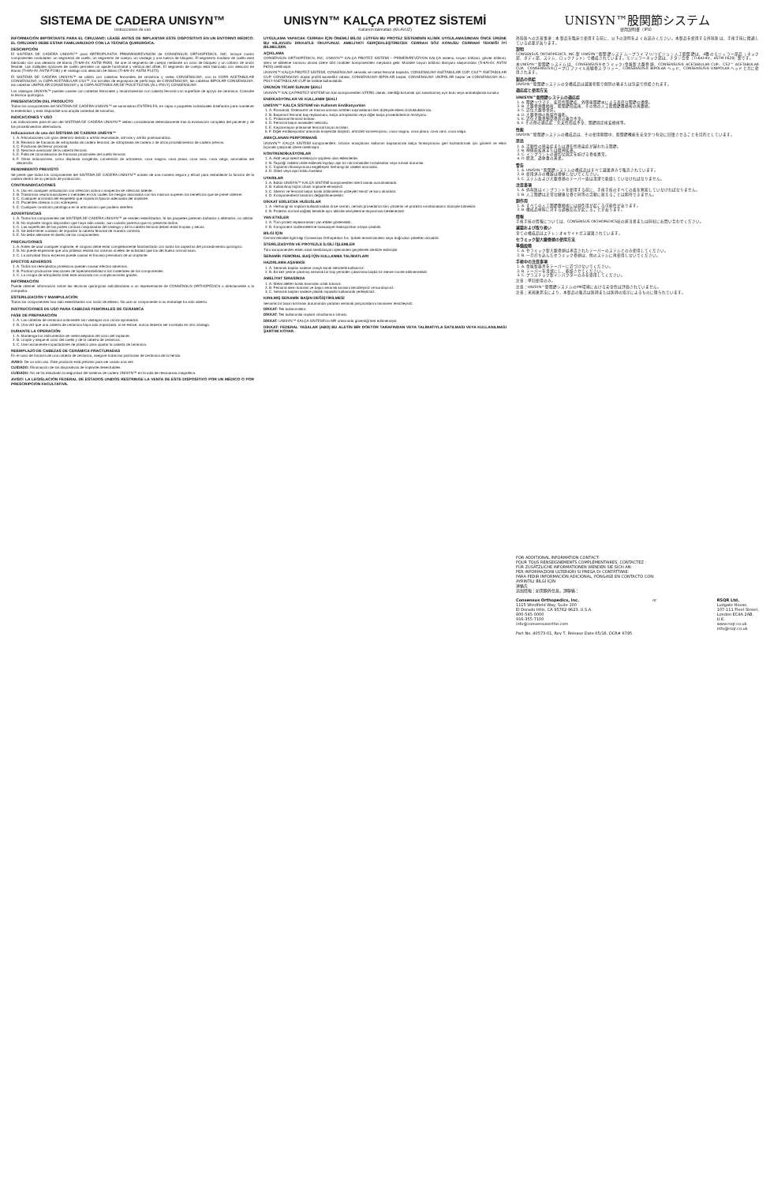SISTEMA DE CADERA UNISYN™
Instrucciones de uso
INFORMACIÓN IMPORTANTE PARA EL CIRUJANO: LÉASE ANTES DE IMPLANTAR ESTE DISPOSITIVO EN UN ENTORNO MÉDICO. EL CIRUJANO DEBE ESTAR FAMILIARIZADO CON LA TÉCNICA QUIRÚRGICA.
DESCRIPCIÓN
El SISTEMA DE CADERA UNISYN™ para ARTROPLASTIA PRIMARIA/REVISIÓN de CONSENSUS ORTHOPEDICS, INC. incluye cuatro componentes modulares: un segmento de cuello, un segmento de cuerpo, un vástago y una tuerca de bloqueo. El segmento modular de cuello está fabricado con una aleación de titanio (Ti-6Al-4V, ASTM F620). Se une al segmento de cuerpo mediante un cono de bloqueo y un collarín de unión flexible. Las múltiples opciones de cuello permiten un ajuste horizontal y vertical del offset. El segmento de cuerpo está fabricado con aleación de titanio (Ti-6Al-4V, ASTM F136) y el vástago con aleación de titanio (Ti-6Al-4V, ASTM F1472).
El SISTEMA DE CADERA UNISYN™ se utiliza con cabezas femorales de cerámica y metal CONSENSUS®, con la COPA ACETABULAR CONSENSUS®, la COPA ACETABULAR CS2™, los tornillos de esponjosa de perfil bajo de CONSENSUS®, las cabezas BIPOLAR CONSENSUS®, las cabezas UNIPOLAR CONSENSUS® y la COPA ACETABULAR DE POLIETILENO (ALL-POLY) CONSENSUS®.
Los vástagos UNISYN™ pueden usarse con cabezas femorales y recubrimientos con cabeza femoral con superficie de apoyo de cerámica. Consulte la técnica quirúrgica.
PRESENTACIÓN DEL PRODUCTO
Todos los componentes del SISTEMA DE CADERA UNISYN™ se suministran ESTÉRILES, en cajas o paquetes individuales diseñados para mantener la esterilidad, y está disponible una amplia variedad de tamaños.
INDICACIONES Y USO
Las indicaciones para el uso del SISTEMA DE CADERA UNISYN™ deben considerarse detenidamente tras la evaluación completa del paciente y de los procedimientos alternativos.
Indicaciones de uso del SISTEMA DE CADERA UNISYN™
1. A. Articulaciones con gran deterioro debido a artritis reumatoide, artrosis y artritis postraumática.
2. B. Revisión de fracasos de artroplastia de cadera femoral, de artroplastia de cadera o de otros procedimientos de cadera previos.
3. C. Fracturas del fémur proximal.
4. D. Necrosis avascular de la cabeza femoral.
5. E. Falta de consolidación de fracturas proximales del cuello femoral.
6. F. Otras indicaciones, como displasia congénita, conversión de artrodesis, coxa magna, coxa plana, coxa vara, coxa valga, anomalías del desarrollo.
RENDIMIENTO PREVISTO
Se prevé que todos los componentes del SISTEMA DE CADERA UNISYN™ actúen de una manera segura y eficaz para restablecer la función de la cadera dentro de su periodo de producción.
CONTRAINDICACIONES
1. A. Uso en cualquier articulación con infección activa o sospecha de infección latente.
2. B. Trastornos neuromusculares o mentales en los cuales los riesgos asociados con los mismos superen los beneficios que se prevé obtener.
3. C. Cualquier anomalía del esqueleto que impida la fijación adecuada del implante.
4. D. Pacientes obesos o con sobrepeso.
5. E. Cualquier condición patológica en la articulación que pudiera interferir.
ADVERTENCIAS
1. A. Todos los componentes del SISTEMA DE CADERA UNISYN™ se venden esterilizados. Si los paquetes parecen dañados o alterados, no utilizar.
2. B. No implante ningún dispositivo que haya sido usado, aun cuando parezca que no presenta daños.
3. C. Las superficies de las partes cónicas maquinadas del vástago y de la cabeza femoral deben estar limpias y secas.
4. D. Se debe tener cuidado de impactar la cabeza femoral de manera correcta.
5. E. No debe alterarse el diseño de los componentes.
PRECAUCIONES
1. A. Antes de usar cualquier implante, el cirujano debe estar completamente familiarizado con todos los aspectos del procedimiento quirúrgico.
2. B. No puede esperarse que una prótesis resista los mismos niveles de actividad que los del hueso normal sano.
3. C. La actividad física excesiva puede causar el fracaso prematuro de un implante.
EFECTOS ADVERSOS
1. A. Todos los reemplazos protésicos pueden causar efectos adversos.
2. B. Podrían producirse reacciones de hipersensibilidad a los materiales de los componentes.
3. C. La cirugía de artroplastia total está asociada con complicaciones graves.
INFORMACIÓN
Puede obtener información sobre las técnicas quirúrgicas solicitándolas a un representante de CONSENSUS ORTHOPEDICS o directamente a la compañía.
ESTERILIZACIÓN Y MANIPULACIÓN
Todos los componentes han sido esterilizados con óxido de etileno. No use un componente si su embalaje ha sido abierto.
INSTRUCCIONES DE USO PARA CABEZAS FEMORALES DE CERÁMICA
FASE DE PREPARACIÓN
1. A. Las cabezas de cerámica solamente son vástagos con conos aprobados.
2. B. Una vez que una cabeza de cerámica haya sido impactada, si se extrae, nunca debería ser montada en otro vástago.
DURANTE LA OPERACIÓN
1. A. Mantenga los instrumentos de metal alejados del cono del implante.
2. B. Limpie y seque el cono del cuello y de la cabeza de cerámica.
3. C. Use únicamente impactadores de plástico para ajustar la cabeza de cerámica.
REEMPLAZO DE CABEZAS DE CERÁMICA FRACTURADAS
En el caso de fractura de una cabeza de cerámica, asegure todas las partículas de cerámica de la herida.
AVISO: De un solo uso. Este producto está previsto para ser usado una vez.
CUIDADO: Eliminación de los dispositivos de implante desechables.
CUIDADO: No se ha estudiado la seguridad del sistema de cadera UNISYN™ en la sala de resonancia magnética.
AVISO: LA LEGISLACIÓN FEDERAL DE ESTADOS UNIDOS RESTRINGE LA VENTA DE ESTE DISPOSITIVO POR UN MÉDICO O POR PRESCRIPCIÓN FACULTATIVA.
UNISYN™ KALÇA PROTEZ SİSTEMİ
Kullanım talimatları (KILAVUZ)
UYGULAMA YAPACAK CERRAH İÇİN ÖNEMLİ BİLGİ: LÜTFEN BU PROTEZ SİSTEMİNİN KLİNİK UYGULAMASINDAN ÖNCE ÜRÜNE BU KILAVUZU DİKKATLE OKUYUNUZ. AMELİYATI GERÇEKLEŞTİRECEK CERRAH SÖZ KONUSU CERRAHİ TEKNİĞİ İYİ BİLMELİDİR.
AÇIKLAMA
CONSENSUS ORTHOPEDICS, INC. UNISYN™ KALÇA PROTEZ SİSTEMİ – PRİMER/REVİZYON KALÇA sistemi, boyun bölümü, gövde bölümü, stem ve kilitleme somunu olmak üzere dört modüler komponentten meydana gelir. Modüler boyun bölümü titanyum alaşımından (Ti-6Al-4V, ASTM F620) üretilmiştir.
UNISYN™ KALÇA PROTEZ SİSTEMİ, CONSENSUS® seramik ve metal femoral başlarla, CONSENSUS® ASETABULAR CUP, CS2™ ASETABULAR CUP, CONSENSUS® düşük profilli kansellöz vidalar, CONSENSUS® BİPOLAR başlar, CONSENSUS® UNİPOLAR başlar ve CONSENSUS® ALL-POLY ASETABULAR CUP ile birlikte kullanılabilir.
ÜRÜNÜN TİCARİ SUNUM ŞEKLİ
UNISYN™ KALÇA PROTEZ SİSTEMİ'nin tüm komponentleri STERİL olarak, sterilliği korumak için tasarlanmış ayrı kutu veya ambalajlarda sunulur.
ENDİKASYONLAR VE KULLANIM ŞEKLİ
UNISYN™ KALÇA SİSTEMİ'nin Kullanım Endikasyonları
1. A. Romatoid, Osteoartrit ve travma sonrası artritten kaynaklanan ileri düzeyde eklem bozukluklarında.
2. B. Başarısız femoral baş replasmanı, kalça artroplastisi veya diğer kalça prosedürlerinin revizyonu.
3. C. Proksimal femoral kırıklar.
4. D. Femoral başın avasküler nekrozu.
5. E. Kaynamayan proksimal femoral boyun kırıkları.
6. F. Diğer endikasyonlar arasında konjenital displazi, artrodez konversiyonu, coxa magna, coxa plana, coxa vara, coxa valga.
AMAÇLANAN PERFORMANS
UNISYN™ KALÇA SİSTEMİ komponentleri, ürünün amaçlanan kullanım kapsamında kalça fonksiyonunu geri kazandırmak için güvenli ve etkin biçimde çalışmak üzere üretilmiştir.
KONTRENDİKASYONLAR
1. A. Aktif veya latent enfeksiyon şüphesi olan eklemlerde.
2. B. Taşıdığı risklerin elde edilecek faydayı aştı bir nöromüsküler bozukluklar veya ruhsal durumlar.
3. C. İmplantın fiksasyonunu engelleyen herhangi bir iskelet anomalisi.
4. D. Obez veya aşırı kilolu hastalar.
UYARILAR
1. A. Bütün UNISYN™ KALÇA SİSTEMİ komponentleri steril olarak sunulmaktadır.
2. B. Kullanılmış hiçbir cihazı implante etmeyiniz.
3. C. Stemin ve femoral başın konik bölümlerinin yüzeyleri temiz ve kuru olmalıdır.
4. D. Komponentlerin tasarımı değiştirilmemelidir.
DİKKAT EDİLECEK HUSUSLAR
1. A. Herhangi bir implant kullanılmadan önce cerrah, cerrahi prosedürün tüm yönlerini ve protezin sınırlamalarını tümüyle bilmelidir.
2. B. Protezin normal sağlıklı kemikle aynı aktivite seviyelerine dayanması beklenemez.
YAN ETKİLER
1. A. Tüm protez replasmanları yan etkiler gösterebilir.
2. B. Komponent malzemelerine hassasiyet reaksiyonları ortaya çıkabilir.
BİLGİ İÇİN
Cerrahi teknikle ilgili bilgi Consensus Orthopedics İnc. Şirketi temsilcisinden veya doğrudan şirketten alınabilir.
STERİLİZASYON VE PROTEZLE İLGİLİ İŞLEMLER
Tüm komponentler etilen oksit sterilizasyon işleminden geçirilerek sterilize edilmiştir.
SERAMİK FEMORAL BAŞ İÇİN KULLANMA TALİMATLARI
HAZIRLAMA AŞAMASI
1. A. Seramik başları sadece onaylı konik stemlerle kullanınız.
2. B. Bir kez yerine çakılmış seramik bir baş yerinden çıkarılırsa başka bir steme monte edilmemelidir.
AMELİYAT SIRASINDA
1. A. Metal aletleri konik kısımdan uzak tutunuz.
2. B. Femoral stem konisini ve başın seramik konisini temizleyiniz ve kurulayınız.
3. C. Seramik başları sadece plastik impaktör kullanarak yerleştiriniz.
KIRILMIŞ SERAMİK BAŞIN DEĞİŞTİRİLMESİ
Seramik bir başın kırılması durumunda yaradan seramik parçacıklarını tamamen temizleyiniz.
DİKKAT: Tek kullanımlıktır.
DİKKAT: Tek kullanımlık implant cihazlarının imhası.
DİKKAT: UNISYN™ KALÇA SİSTEMİ'nin MR ortamında güvenliği test edilmemiştir.
DİKKAT: FEDERAL YASALAR (ABD) BU ALETİN BİR DOKTOR TARAFINDAN VEYA TALİMATIYLA SATILMASI VEYA KULLANILMASI ŞARTINI KOYAR.
UNISYN™股関節システム
使用説明書（IFU）
外科医への注意事項：本製品を臨床で使用する前に、以下の説明をよくお読みください。本製品を使用する外科医は、手術手技に精通している必要があります。
説明
CONSENSUS ORTHOPEDICS, INC.製 UNISYN™股関節システム－プライマリ/リビジョン人工股関節は、4種のモジュラー部品（ネック部、ボディ部、ステム、ロックナット）で構成されています。モジュラーネック部は、チタン合金（Ti-6Al-4V、ASTM F620）製です。
本UNISYN™股関節システムは、CONSENSUS®セラミック/金属製大腿骨頭、CONSENSUS® ACETABULAR CUP、CS2™ ACETABULAR CUP、CONSENSUS®ロープロファイル海綿骨スクリュー、CONSENSUS® BIPOLAR ヘッド、CONSENSUS® UNIPOLAR ヘッドと共に使用されます。
製品の供給
UNISYN™股関節システムの全構成品は滅菌状態で個別の箱または包装で供給されます。
適応症と使用方法
UNISYN™股関節システムの適応症
1. A. 関節リウマチ、変形性関節症、外傷後関節炎による高度な関節の損傷。
2. B. 大腿骨頭置換術、股関節形成術、その他の人工股関節置換術の再置換。
3. C. 近位大腿骨骨折。
4. D. 大腿骨頭の無腐性壊死。
5. E. 近位大腿骨頸部骨折の癒合不全。
6. F. その他の適応症：先天性形成不全、関節固定術変換術等。
性能
UNISYN™股関節システムの構成品は、その使用期間中、股関節機能を安全かつ有効に回復させることを目的としています。
禁忌
1. A. 活動性の感染症または潜在性感染症が疑われる関節。
2. B. 神経筋疾患または精神疾患。
3. C. インプラントの適切な固定を妨げる骨格異常。
4. D. 肥満、過体重の患者。
警告
1. A. UNISYN™股関節システムの構成品はすべて滅菌済みで販売されています。
2. B. 使用済みの機器は埋植しないでください。
3. C. ステムおよび大腿骨頭のテーパー面は清潔で乾燥していなければなりません。
注意事項
1. A. 外科医はインプラントを使用する前に、手術手技のすべての面を熟知していなければなりません。
2. B. 人工関節は正常な健康な骨と同等の活動に耐えることは期待できません。
副作用
1. A. すべての人工関節置換術には副作用が起こる可能性があります。
2. B. 構成品材料に対する過敏反応が起こることがあります。
情報
手術手技の情報については、CONSENSUS ORTHOPEDICS社の担当者または同社にお問い合わせください。
滅菌および取り扱い
全ての構成品はエチレンオキサイドガス滅菌されています。
セラミック製大腿骨頭の使用方法
準備段階
1. A. セラミック製大腿骨頭は承認されたテーパーのステムとのみ使用してください。
2. B. 一旦打ち込んだセラミック骨頭は、他のステムに再使用しないでください。
手術中の注意事項
1. A. 金属製器具をテーパーに近づけないでください。
2. B. テーパーを清潔にし、乾燥させてください。
3. C. プラスチック製インパクターのみを使用してください。
注意：単回使用のみ。
注意：UNISYN™股関節システムのMR環境における安全性は評価されていません。
注意：米国連邦法により、本製品の販売は医師または医師の指示によるものに限られています。
FOR ADDITIONAL INFORMATION CONTACT:
POUR TOUS RENSEIGNEMENTS COMPLÉMENTAIRES, CONTACTEZ :
FÜR ZUSÄTZLICHE INFORMATIONEN WENDEN SIE SICH AN:
PER INFORMAZIONI ULTERIORI SI PREGA DI CONTATTARE:
PARA PEDIR INFORMACIÓN ADICIONAL, PÓNGASE EN CONTACTO CON:
AYRINTILI BİLGİ İÇİN:
連絡先
追加情報：如需額外信息，請聯絡：
Consensus Orthopedics, Inc.
1115 Windfield Way, Suite 100
El Dorado Hills, CA 95762-9623, U.S.A.
800-545-0000
916-355-7100
info@consensusortho.com
or RSQR Ltd.
Ludgate House,
107-111 Fleet Street,
London EC4A 2AB,
U.K.
www.rsqr.co.uk
info@rsqr.co.uk
Part No. 40573-01, Rev T, Release Date 05/16, DCR# 6795